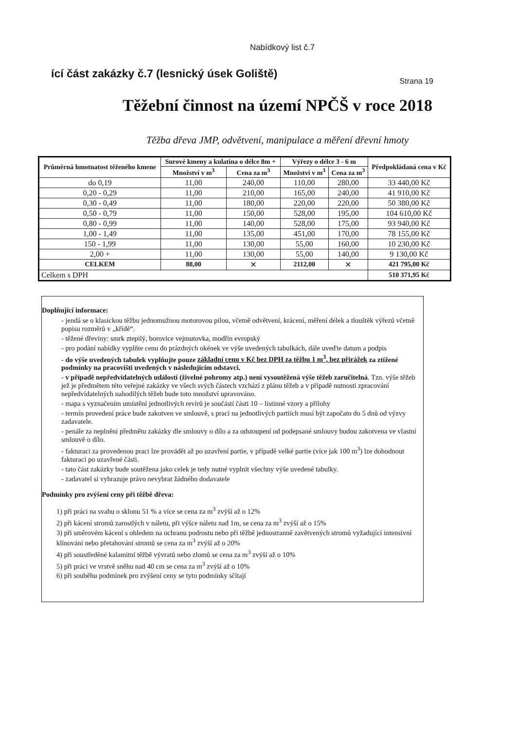Nabídkový list č.7
ící část zakázky č.7 (lesnický úsek Goliště) Strana 19
Těžební činnost na území NPČŠ v roce 2018
Těžba dřeva JMP, odvětvení, manipulace a měření dřevní hmoty
| Průměrná hmotnatost těženého kmene | Surové kmeny a kulatina o délce 8m + | | Výřezy o délce 3 - 6 m | | Předpokládaná cena v Kč |
| --- | --- | --- | --- | --- | --- |
| | Množství v m<sup>3</sup> | Cena za m<sup>3</sup> | Množství v m<sup>3</sup> | Cena za m<sup>3</sup> | |
| do 0,19 | 11,00 | 240,00 | 110,00 | 280,00 | 33 440,00 Kč |
| 0,20 - 0,29 | 11,00 | 210,00 | 165,00 | 240,00 | 41 910,00 Kč |
| 0,30 - 0,49 | 11,00 | 180,00 | 220,00 | 220,00 | 50 380,00 Kč |
| 0,50 - 0,79 | 11,00 | 150,00 | 528,00 | 195,00 | 104 610,00 Kč |
| 0,80 - 0,99 | 11,00 | 140,00 | 528,00 | 175,00 | 93 940,00 Kč |
| 1,00 - 1,49 | 11,00 | 135,00 | 451,00 | 170,00 | 78 155,00 Kč |
| 150 - 1,99 | 11,00 | 130,00 | 55,00 | 160,00 | 10 230,00 Kč |
| 2,00 + | 11,00 | 130,00 | 55,00 | 140,00 | 9 130,00 Kč |
| CELKEM | 88,00 | ✕ | 2112,00 | ✕ | 421 795,00 Kč |
| Celkem s DPH | | | | | 510 371,95 Kč |
Doplňující informace:
- jendá se o klasickou těžbu jednomužnou motorovou pilou, včetně odvětvení, krácení, měření délek a tlouštěk výřezů včetně popisu rozměrů v „křídě“.
- těžené dřeviny: smrk ztepilý, borovice vejmutovka, modřín evropský
- pro podání nabídky vyplňte cenu do prázdných okének ve výše uvedených tabulkách, dále uveďte datum a podpis
- do výše uvedených tabulek vyplňujte pouze základní cenu v Kč bez DPH za těžbu 1 m<sup>3</sup>, bez přirážek za ztížené podmínky na pracovišti uvedených v následujícím odstavci.
- v případě nepředvídatelných událostí (živelné pohromy atp.) není vysoutěžená výše těžeb zaručitelná. Tzn. výše těžeb jež je předmětem této veřejné zakázky ve všech svých částech vzchází z plánu těžeb a v případě nutnosti zpracování nepředvídatelných nahodilých těžeb bude toto množství upravováno.
- mapa s vyznačením umístění jednotlivých revírů je součástí části 10 – listinné vzory a přílohy
- termín provedení práce bude zakotven ve smlouvě, s prací na jednotlivých partiích musí být započato do 5 dnů od výzvy zadavatele.
- penále za neplnění předmětu zakázky dle smlouvy o dílo a za odstoupení od podepsané smlouvy budou zakotvena ve vlastní smlouvě o dílo.
- fakturaci za provedenou praci lze provádět až po uzavření partie, v případě velké partie (více jak 100 m<sup>3</sup>) lze dohodnout fakturaci po uzavřené části.
- tato část zakázky bude soutěžena jako celek je tedy nutné vyplnit všechny výše uvedené tabulky.
- zadavatel si vyhrazuje právo nevybrat žádného dodavatele
Podmínky pro zvýšení ceny při těžbě dřeva:
1) při práci na svahu o sklonu 51 % a více se cena za m<sup>3</sup> zvýší až o 12%
2) při kácení stromů zarostlých v náletu, při výšce náletu nad 1m, se cena za m<sup>3</sup> zvýší až o 15%
3) při směrovém kácení s ohledem na ochranu podrostu nebo při těžbě jednostranně zavětvených stromů vyžadující intensivní klínování nebo přetahování stromů se cena za m<sup>3</sup> zvýší až o 20%
4) při soustředěné kalamitní těžbě vývratů nebo zlomů se cena za m<sup>3</sup> zvýší až o 10%
5) při práci ve vrstvě sněhu nad 40 cm se cena za m<sup>3</sup> zvýší až o 10%
6) při souběhu podmínek pro zvýšení ceny se tyto podmínky sčítají